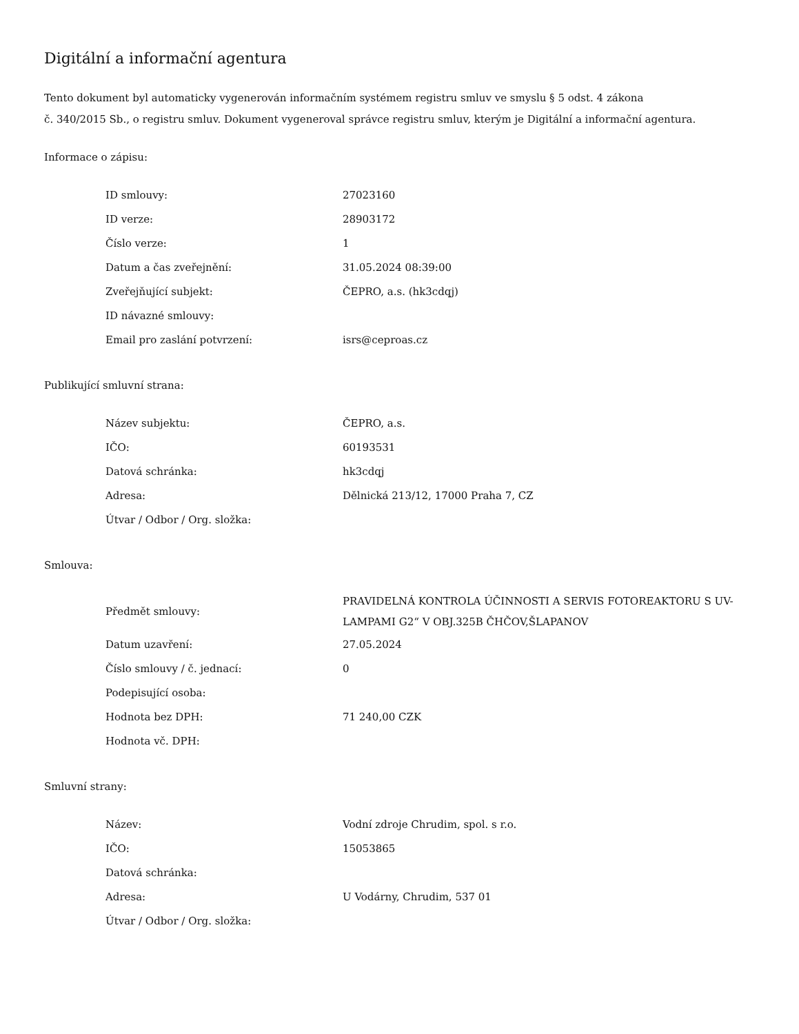Digitální a informační agentura
Tento dokument byl automaticky vygenerován informačním systémem registru smluv ve smyslu § 5 odst. 4 zákona
č. 340/2015 Sb., o registru smluv. Dokument vygeneroval správce registru smluv, kterým je Digitální a informační agentura.
Informace o zápisu:
| ID smlouvy: | 27023160 |
| ID verze: | 28903172 |
| Číslo verze: | 1 |
| Datum a čas zveřejnění: | 31.05.2024 08:39:00 |
| Zveřejňující subjekt: | ČEPRO, a.s. (hk3cdqj) |
| ID návazné smlouvy: | |
| Email pro zaslání potvrzení: | isrs@ceproas.cz |
Publikující smluvní strana:
| Název subjektu: | ČEPRO, a.s. |
| IČO: | 60193531 |
| Datová schránka: | hk3cdqj |
| Adresa: | Dělnická 213/12, 17000 Praha 7, CZ |
| Útvar / Odbor / Org. složka: | |
Smlouva:
| Předmět smlouvy: | PRAVIDELNÁ KONTROLA ÚČINNOSTI A SERVIS FOTOREAKTORU S UV-LAMPAMI G2“ V OBJ.325B ČHČOV,ŠLAPANOV |
| Datum uzavření: | 27.05.2024 |
| Číslo smlouvy / č. jednací: | 0 |
| Podepisující osoba: | |
| Hodnota bez DPH: | 71 240,00 CZK |
| Hodnota vč. DPH: | |
Smluvní strany:
| Název: | Vodní zdroje Chrudim, spol. s r.o. |
| IČO: | 15053865 |
| Datová schránka: | |
| Adresa: | U Vodárny, Chrudim, 537 01 |
| Útvar / Odbor / Org. složka: | |